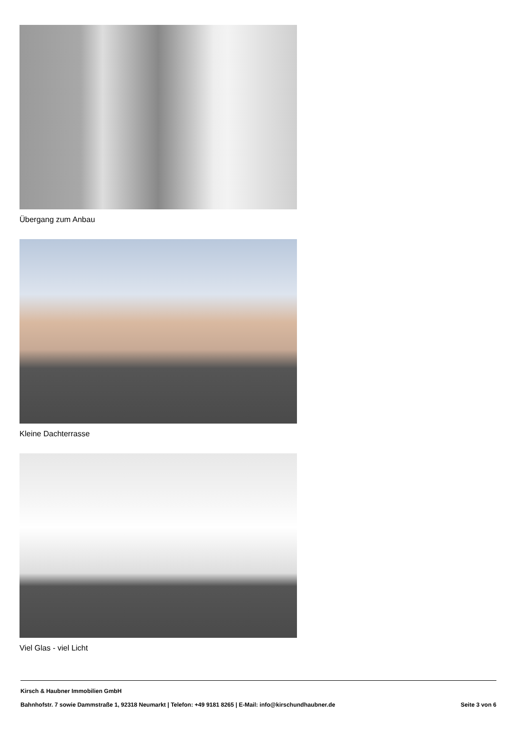Übergang zum Anbau
Kleine Dachterrasse
Viel Glas - viel Licht
Kirsch & Haubner Immobilien GmbH
Bahnhofstr. 7 sowie Dammstraße 1, 92318 Neumarkt | Telefon: +49 9181 8265 | E-Mail: info@kirschundhaubner.de Seite 3 von 6